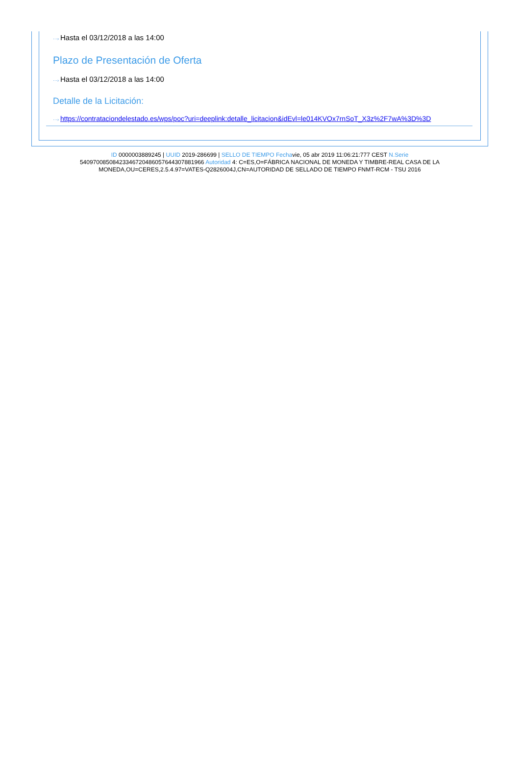···› Hasta el 03/12/2018 a las 14:00
Plazo de Presentación de Oferta
···› Hasta el 03/12/2018 a las 14:00
Detalle de la Licitación:
···› https://contrataciondelestado.es/wps/poc?uri=deeplink:detalle_licitacion&idEvl=le014KVOx7rnSoT_X3z%2F7wA%3D%3D
ID 0000003889245 | UUID 2019-286699 | SELLO DE TIEMPO Fechavie, 05 abr 2019 11:06:21:777 CEST N.Serie 540970085084233467204860576443078819​66 Autoridad 4: C=ES,O=FÁBRICA NACIONAL DE MONEDA Y TIMBRE-REAL CASA DE LA MONEDA,OU=CERES,2.5.4.97=VATES-Q2826004J,CN=AUTORIDAD DE SELLADO DE TIEMPO FNMT-RCM - TSU 2016